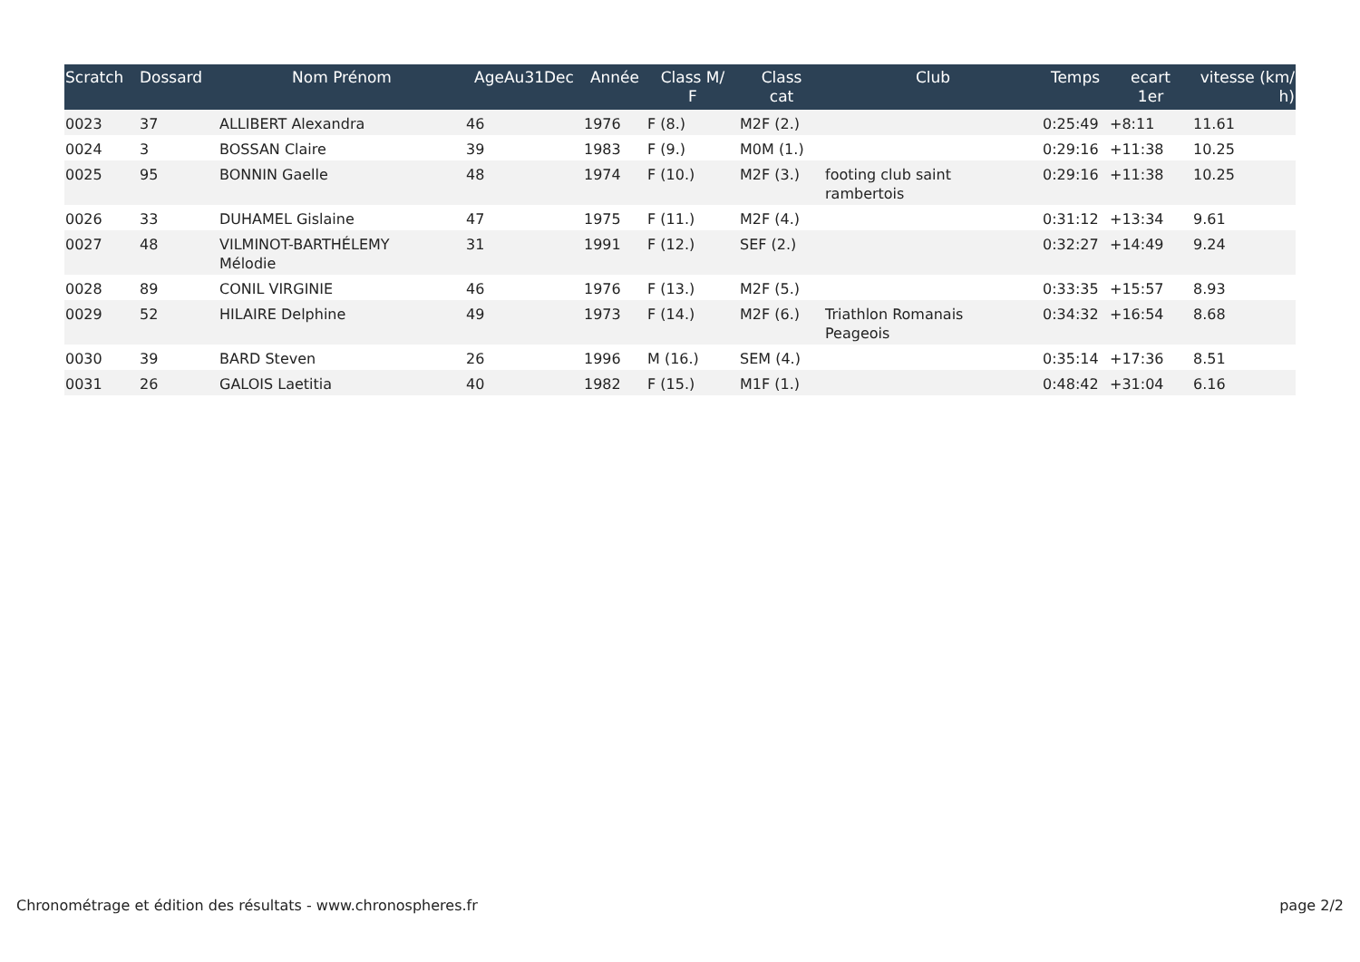| Scratch | Dossard | Nom Prénom | AgeAu31Dec | Année | Class M/ F | Class cat | Club | Temps | ecart 1er | vitesse (km/ h) |
| --- | --- | --- | --- | --- | --- | --- | --- | --- | --- | --- |
| 0023 | 37 | ALLIBERT Alexandra | 46 | 1976 | F (8.) | M2F (2.) | | 0:25:49 | +8:11 | 11.61 |
| 0024 | 3 | BOSSAN Claire | 39 | 1983 | F (9.) | M0M (1.) | | 0:29:16 | +11:38 | 10.25 |
| 0025 | 95 | BONNIN Gaelle | 48 | 1974 | F (10.) | M2F (3.) | footing club saint rambertois | 0:29:16 | +11:38 | 10.25 |
| 0026 | 33 | DUHAMEL Gislaine | 47 | 1975 | F (11.) | M2F (4.) | | 0:31:12 | +13:34 | 9.61 |
| 0027 | 48 | VILMINOT-BARTHÉLEMY Mélodie | 31 | 1991 | F (12.) | SEF (2.) | | 0:32:27 | +14:49 | 9.24 |
| 0028 | 89 | CONIL VIRGINIE | 46 | 1976 | F (13.) | M2F (5.) | | 0:33:35 | +15:57 | 8.93 |
| 0029 | 52 | HILAIRE Delphine | 49 | 1973 | F (14.) | M2F (6.) | Triathlon Romanais Peageois | 0:34:32 | +16:54 | 8.68 |
| 0030 | 39 | BARD Steven | 26 | 1996 | M (16.) | SEM (4.) | | 0:35:14 | +17:36 | 8.51 |
| 0031 | 26 | GALOIS Laetitia | 40 | 1982 | F (15.) | M1F (1.) | | 0:48:42 | +31:04 | 6.16 |
Chronométrage et édition des résultats - www.chronospheres.fr page 2/2